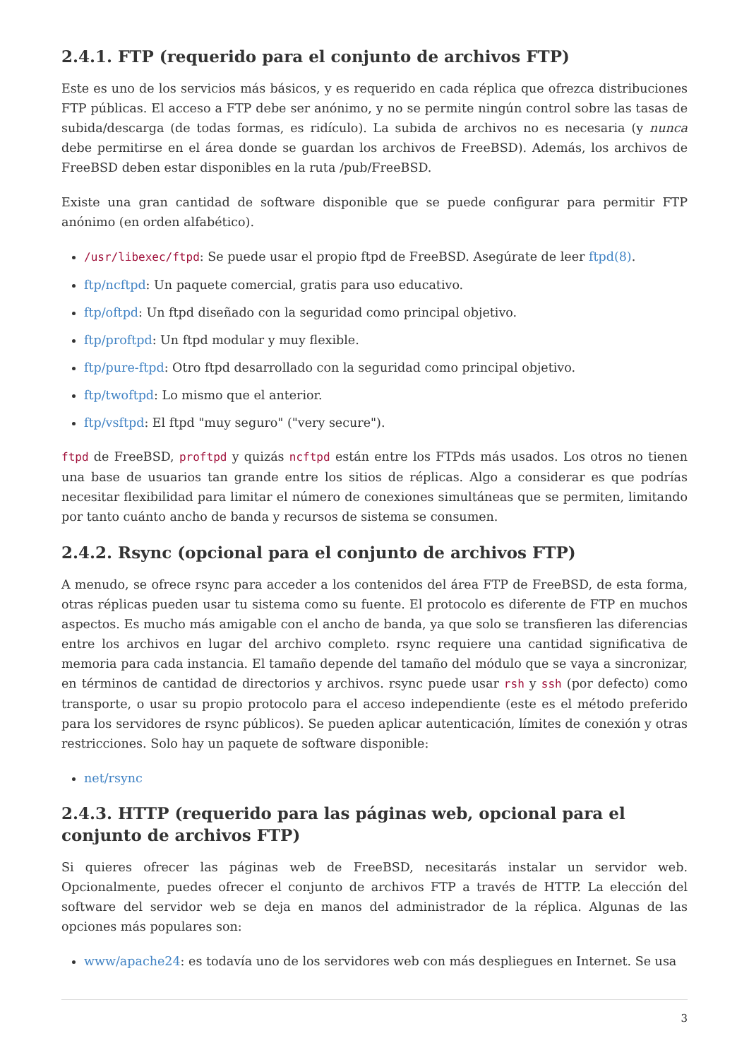2.4.1. FTP (requerido para el conjunto de archivos FTP)
Este es uno de los servicios más básicos, y es requerido en cada réplica que ofrezca distribuciones FTP públicas. El acceso a FTP debe ser anónimo, y no se permite ningún control sobre las tasas de subida/descarga (de todas formas, es ridículo). La subida de archivos no es necesaria (y nunca debe permitirse en el área donde se guardan los archivos de FreeBSD). Además, los archivos de FreeBSD deben estar disponibles en la ruta /pub/FreeBSD.
Existe una gran cantidad de software disponible que se puede configurar para permitir FTP anónimo (en orden alfabético).
/usr/libexec/ftpd: Se puede usar el propio ftpd de FreeBSD. Asegúrate de leer ftpd(8).
ftp/ncftpd: Un paquete comercial, gratis para uso educativo.
ftp/oftpd: Un ftpd diseñado con la seguridad como principal objetivo.
ftp/proftpd: Un ftpd modular y muy flexible.
ftp/pure-ftpd: Otro ftpd desarrollado con la seguridad como principal objetivo.
ftp/twoftpd: Lo mismo que el anterior.
ftp/vsftpd: El ftpd "muy seguro" ("very secure").
ftpd de FreeBSD, proftpd y quizás ncftpd están entre los FTPds más usados. Los otros no tienen una base de usuarios tan grande entre los sitios de réplicas. Algo a considerar es que podrías necesitar flexibilidad para limitar el número de conexiones simultáneas que se permiten, limitando por tanto cuánto ancho de banda y recursos de sistema se consumen.
2.4.2. Rsync (opcional para el conjunto de archivos FTP)
A menudo, se ofrece rsync para acceder a los contenidos del área FTP de FreeBSD, de esta forma, otras réplicas pueden usar tu sistema como su fuente. El protocolo es diferente de FTP en muchos aspectos. Es mucho más amigable con el ancho de banda, ya que solo se transfieren las diferencias entre los archivos en lugar del archivo completo. rsync requiere una cantidad significativa de memoria para cada instancia. El tamaño depende del tamaño del módulo que se vaya a sincronizar, en términos de cantidad de directorios y archivos. rsync puede usar rsh y ssh (por defecto) como transporte, o usar su propio protocolo para el acceso independiente (este es el método preferido para los servidores de rsync públicos). Se pueden aplicar autenticación, límites de conexión y otras restricciones. Solo hay un paquete de software disponible:
net/rsync
2.4.3. HTTP (requerido para las páginas web, opcional para el conjunto de archivos FTP)
Si quieres ofrecer las páginas web de FreeBSD, necesitarás instalar un servidor web. Opcionalmente, puedes ofrecer el conjunto de archivos FTP a través de HTTP. La elección del software del servidor web se deja en manos del administrador de la réplica. Algunas de las opciones más populares son:
www/apache24: es todavía uno de los servidores web con más despliegues en Internet. Se usa
3